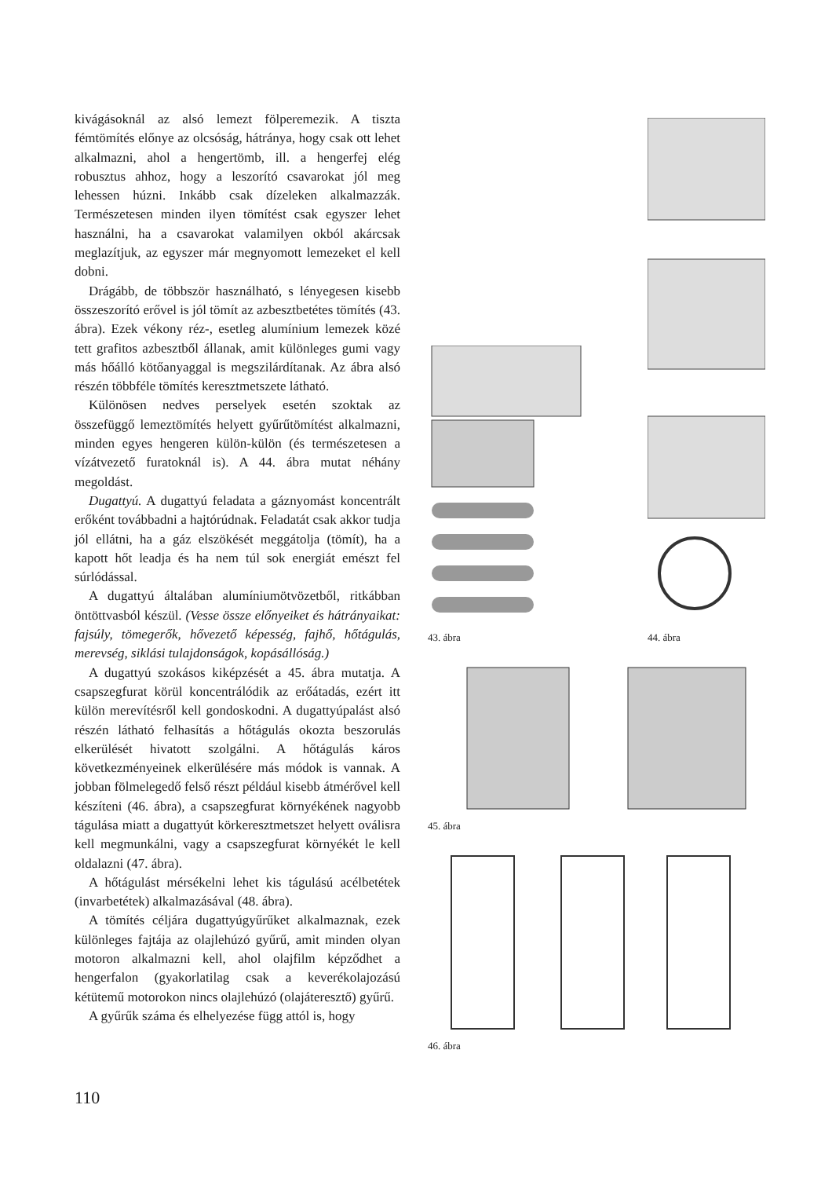kivágásoknál az alsó lemezt fölperemezik. A tiszta fémtömítés előnye az olcsóság, hátránya, hogy csak ott lehet alkalmazni, ahol a hengertömb, ill. a hengerfej elég robusztus ahhoz, hogy a leszorító csavarokat jól meg lehessen húzni. Inkább csak dízeleken alkalmazzák. Természetesen minden ilyen tömítést csak egyszer lehet használni, ha a csavarokat valamilyen okból akárcsak meglazítjuk, az egyszer már megnyomott lemezeket el kell dobni.
Drágább, de többször használható, s lényegesen kisebb összeszorító erővel is jól tömít az azbesztbetétes tömítés (43. ábra). Ezek vékony réz-, esetleg alumínium lemezek közé tett grafitos azbesztből állanak, amit különleges gumi vagy más hőálló kötőanyaggal is megszilárdítanak. Az ábra alsó részén többféle tömítés keresztmetszete látható.
Különösen nedves perselyek esetén szoktak az összefüggő lemeztömítés helyett gyűrűtömítést alkalmazni, minden egyes hengeren külön-külön (és természetesen a vízátvezető furatoknál is). A 44. ábra mutat néhány megoldást.
Dugattyú. A dugattyú feladata a gáznyomást koncentrált erőként továbbadni a hajtórúdnak. Feladatát csak akkor tudja jól ellátni, ha a gáz elszökését meggátolja (tömít), ha a kapott hőt leadja és ha nem túl sok energiát emészt fel súrlódással.
A dugattyú általában alumíniumötvözetből, ritkábban öntöttvasból készül. (Vesse össze előnyeiket és hátrányaikat: fajsúly, tömegerők, hővezető képesség, fajhő, hőtágulás, merevség, siklási tulajdonságok, kopásállóság.)
A dugattyú szokásos kiképzését a 45. ábra mutatja. A csapszegfurat körül koncentrálódik az erőátadás, ezért itt külön merevítésről kell gondoskodni. A dugattyúpalást alsó részén látható felhasítás a hőtágulás okozta beszorulás elkerülését hivatott szolgálni. A hőtágulás káros következményeinek elkerülésére más módok is vannak. A jobban fölmelegedő felső részt például kisebb átmérővel kell készíteni (46. ábra), a csapszegfurat környékének nagyobb tágulása miatt a dugattyút körkeresztmetszet helyett oválisra kell megmunkálni, vagy a csapszegfurat környékét le kell oldalazni (47. ábra).
A hőtágulást mérsékelni lehet kis tágulású acélbetétek (invarbetétek) alkalmazásával (48. ábra).
A tömítés céljára dugattyúgyűrűket alkalmaznak, ezek különleges fajtája az olajlehúzó gyűrű, amit minden olyan motoron alkalmazni kell, ahol olajfilm képződhet a hengerfalon (gyakorlatilag csak a keverékolajozású kétütemű motorokon nincs olajlehúzó (olajáteresztő) gyűrű.
A gyűrűk száma és elhelyezése függ attól is, hogy
43. ábra
44. ábra
45. ábra
46. ábra
110